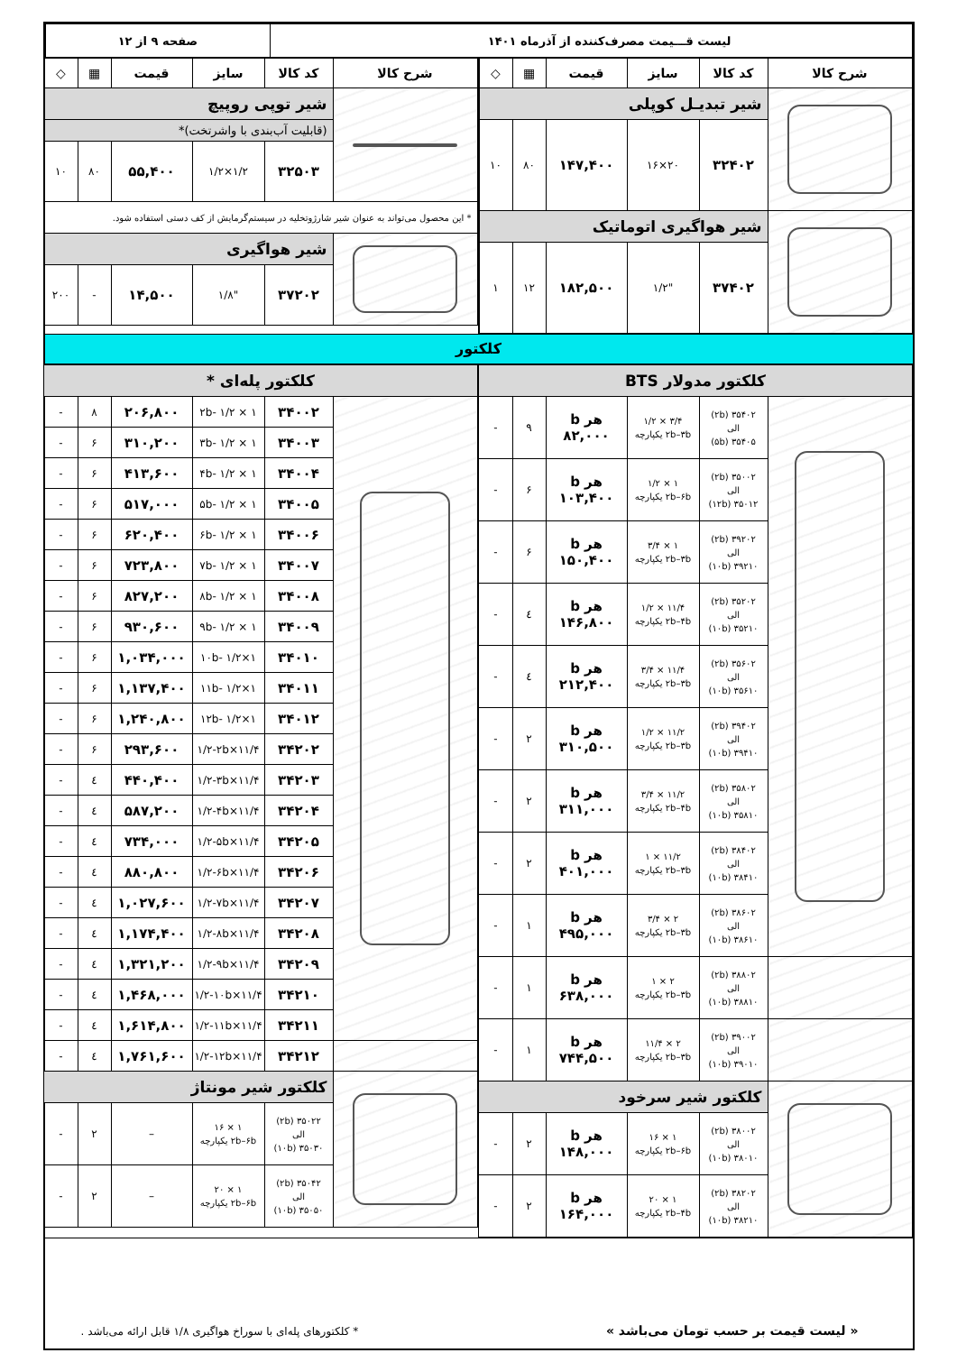| لیست قـــیمت مصرف‌کننده از آذرماه ۱۴۰۱ | صفحه ۹ از ۱۲ |
| شرح کالا | کد کالا | سایز | قیمت | ▦ | ◇ |
| --- | --- | --- | --- | --- | --- |
| | شیر تبدیـل کوپلی | | | | |
| | ۳۲۴۰۲ | ۲۰×۱۶ | ۱۴۷,۴۰۰ | ۸۰ | ۱۰ |
| | شیر هواگیری اتوماتیک | | | | |
| | ۳۷۴۰۲ | "۱/۲ | ۱۸۲,۵۰۰ | ۱۲ | ۱ |
| شرح کالا | کد کالا | سایز | قیمت | ▦ | ◇ |
| --- | --- | --- | --- | --- | --- |
| | شیر توپی روپیچ | | | | |
| | (قابلیت آب‌بندی با واشرتخت)* | | | | |
| | ۳۲۵۰۳ | ۱/۲×۱/۲ | ۵۵,۴۰۰ | ۸۰ | ۱۰ |
| * این محصول می‌تواند به عنوان شیر شارژوتخلیه در سیستم‌گرمایش از کف دستی استفاده شود. | | | | | |
| | شیر هواگیری | | | | |
| | ۳۷۲۰۲ | "۱/۸ | ۱۴,۵۰۰ | - | ۲۰۰ |
کلکتور
| کلکتور مدولار BTS | | | | | |
| | ۳۵۴۰۲ (۲b) الی ۳۵۴۰۵ (۵b) | ۳/۴ × ۱/۲ ۲b–۳b یکپارچه | هر b ۸۲,۰۰۰ | ۹ | - |
| | ۳۵۰۰۲ (۲b) الی ۳۵۰۱۲ (۱۲b) | ۱ × ۱/۲ ۲b–۶b یکپارچه | هر b ۱۰۳,۴۰۰ | ۶ | - |
| | ۳۹۲۰۲ (۲b) الی ۳۹۲۱۰ (۱۰b) | ۱ × ۳/۴ ۲b–۳b یکپارچه | هر b ۱۵۰,۴۰۰ | ۶ | - |
| | ۳۵۲۰۲ (۲b) الی ۳۵۲۱۰ (۱۰b) | ۱۱/۴ × ۱/۲ ۲b–۴b یکپارچه | هر b ۱۴۶,۸۰۰ | ٤ | - |
| | ۳۵۶۰۲ (۲b) الی ۳۵۶۱۰ (۱۰b) | ۱۱/۴ × ۳/۴ ۲b–۳b یکپارچه | هر b ۲۱۲,۴۰۰ | ٤ | - |
| | ۳۹۴۰۲ (۲b) الی ۳۹۴۱۰ (۱۰b) | ۱۱/۲ × ۱/۲ ۲b–۳b یکپارچه | هر b ۳۱۰,۵۰۰ | ۲ | - |
| | ۳۵۸۰۲ (۲b) الی ۳۵۸۱۰ (۱۰b) | ۱۱/۲ × ۳/۴ ۲b–۴b یکپارچه | هر b ۳۱۱,۰۰۰ | ۲ | - |
| | ۳۸۴۰۲ (۲b) الی ۳۸۴۱۰ (۱۰b) | ۱۱/۲ × ۱ ۲b–۳b یکپارچه | هر b ۴۰۱,۰۰۰ | ۲ | - |
| | ۳۸۶۰۲ (۲b) الی ۳۸۶۱۰ (۱۰b) | ۲ × ۳/۴ ۲b–۳b یکپارچه | هر b ۴۹۵,۰۰۰ | ۱ | - |
| | ۳۸۸۰۲ (۲b) الی ۳۸۸۱۰ (۱۰b) | ۲ × ۱ ۲b–۳b یکپارچه | هر b ۶۳۸,۰۰۰ | ۱ | - |
| | ۳۹۰۰۲ (۲b) الی ۳۹۰۱۰ (۱۰b) | ۲ × ۱۱/۴ ۲b–۳b یکپارچه | هر b ۷۴۴,۵۰۰ | ۱ | - |
| | کلکتور شیر سرخود | | | | |
| | ۳۸۰۰۲ (۲b) الی ۳۸۰۱۰ (۱۰b) | ۱ × ۱۶ ۲b–۶b یکپارچه | هر b ۱۴۸,۰۰۰ | ۲ | - |
| | ۳۸۲۰۲ (۲b) الی ۳۸۲۱۰ (۱۰b) | ۱ × ۲۰ ۲b–۴b یکپارچه | هر b ۱۶۴,۰۰۰ | ۲ | - |
| کلکتور پله‌ای * | | | | | |
| | ۳۴۰۰۲ | ۱ × ۱/۲ -۲b | ۲۰۶,۸۰۰ | ۸ | - |
| | ۳۴۰۰۳ | ۱ × ۱/۲ -۳b | ۳۱۰,۲۰۰ | ۶ | - |
| | ۳۴۰۰۴ | ۱ × ۱/۲ -۴b | ۴۱۳,۶۰۰ | ۶ | - |
| | ۳۴۰۰۵ | ۱ × ۱/۲ -۵b | ۵۱۷,۰۰۰ | ۶ | - |
| | ۳۴۰۰۶ | ۱ × ۱/۲ -۶b | ۶۲۰,۴۰۰ | ۶ | - |
| | ۳۴۰۰۷ | ۱ × ۱/۲ -۷b | ۷۲۳,۸۰۰ | ۶ | - |
| | ۳۴۰۰۸ | ۱ × ۱/۲ -۸b | ۸۲۷,۲۰۰ | ۶ | - |
| | ۳۴۰۰۹ | ۱ × ۱/۲ -۹b | ۹۳۰,۶۰۰ | ۶ | - |
| | ۳۴۰۱۰ | ۱×۱/۲ -۱۰b | ۱,۰۳۴,۰۰۰ | ۶ | - |
| | ۳۴۰۱۱ | ۱×۱/۲ -۱۱b | ۱,۱۳۷,۴۰۰ | ۶ | - |
| | ۳۴۰۱۲ | ۱×۱/۲ -۱۲b | ۱,۲۴۰,۸۰۰ | ۶ | - |
| | ۳۴۲۰۲ | ۱۱/۴×۱/۲-۲b | ۲۹۳,۶۰۰ | ۶ | - |
| | ۳۴۲۰۳ | ۱۱/۴×۱/۲-۳b | ۴۴۰,۴۰۰ | ٤ | - |
| | ۳۴۲۰۴ | ۱۱/۴×۱/۲-۴b | ۵۸۷,۲۰۰ | ٤ | - |
| | ۳۴۲۰۵ | ۱۱/۴×۱/۲-۵b | ۷۳۴,۰۰۰ | ٤ | - |
| | ۳۴۲۰۶ | ۱۱/۴×۱/۲-۶b | ۸۸۰,۸۰۰ | ٤ | - |
| | ۳۴۲۰۷ | ۱۱/۴×۱/۲-۷b | ۱,۰۲۷,۶۰۰ | ٤ | - |
| | ۳۴۲۰۸ | ۱۱/۴×۱/۲-۸b | ۱,۱۷۴,۴۰۰ | ٤ | - |
| | ۳۴۲۰۹ | ۱۱/۴×۱/۲-۹b | ۱,۳۲۱,۲۰۰ | ٤ | - |
| | ۳۴۲۱۰ | ۱۱/۴×۱/۲-۱۰b | ۱,۴۶۸,۰۰۰ | ٤ | - |
| | ۳۴۲۱۱ | ۱۱/۴×۱/۲-۱۱b | ۱,۶۱۴,۸۰۰ | ٤ | - |
| | ۳۴۲۱۲ | ۱۱/۴×۱/۲-۱۲b | ۱,۷۶۱,۶۰۰ | ٤ | - |
| | کلکتور شیر مونتاژ | | | | |
| | ۳۵۰۲۲ (۲b) الی ۳۵۰۳۰ (۱۰b) | ۱ × ۱۶ ۲b–۶b یکپارچه | – | ۲ | - |
| | ۳۵۰۴۲ (۲b) الی ۳۵۰۵۰ (۱۰b) | ۱ × ۲۰ ۲b–۶b یکپارچه | – | ۲ | - |
« لیست قیمت بر حسب تومان می‌باشد » * کلکتورهای پله‌ای با سوراخ هواگیری ۱/۸ قابل ارائه می‌باشد .